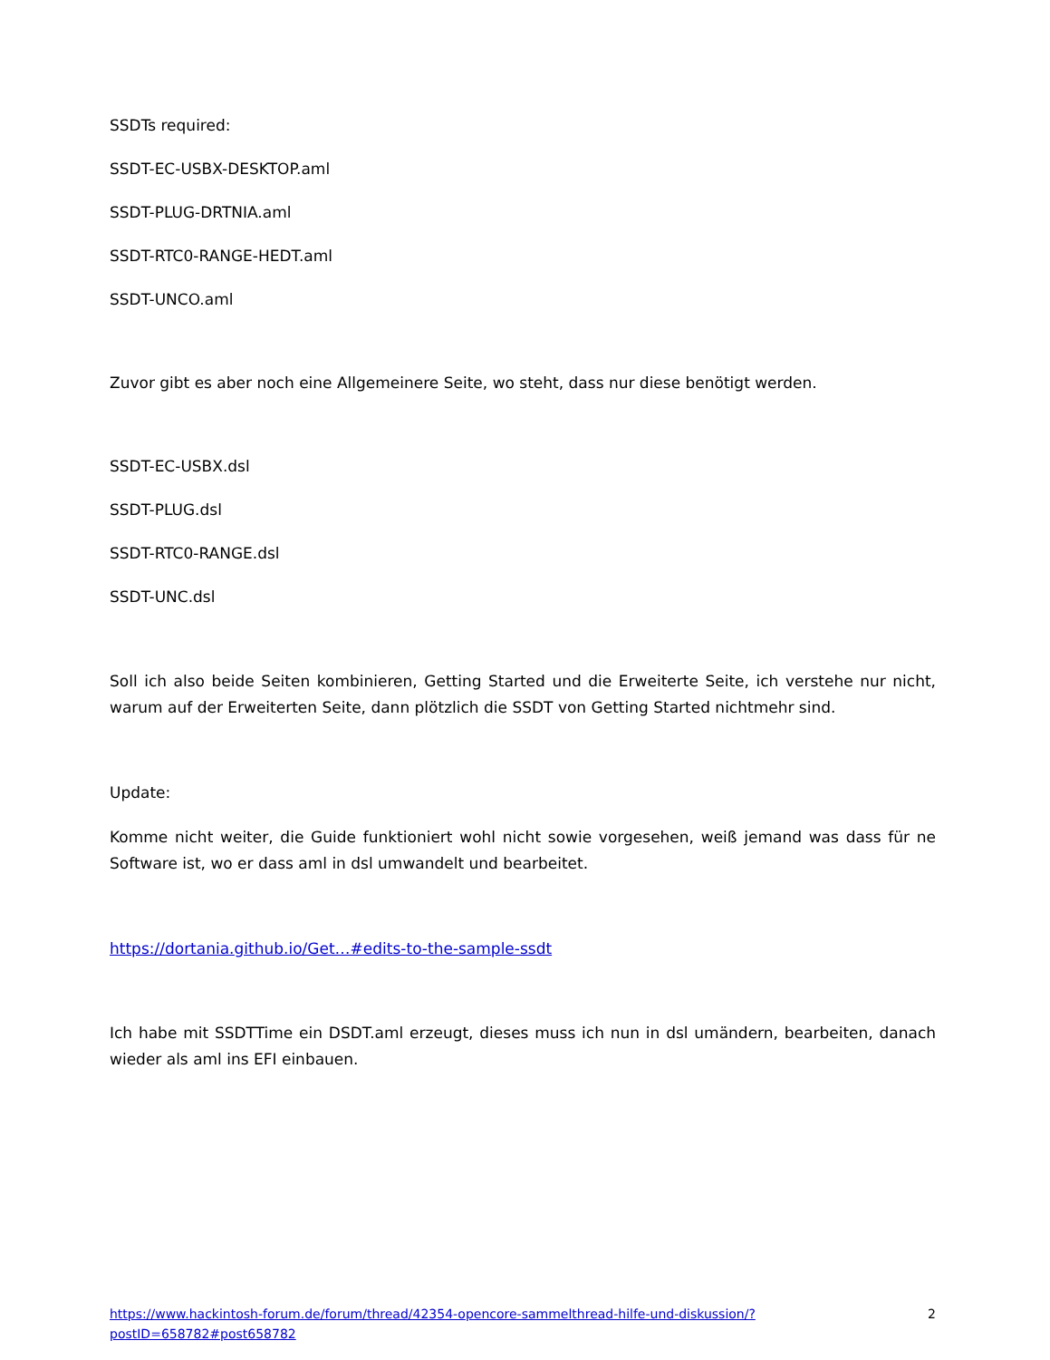SSDTs required:
SSDT-EC-USBX-DESKTOP.aml
SSDT-PLUG-DRTNIA.aml
SSDT-RTC0-RANGE-HEDT.aml
SSDT-UNCO.aml
Zuvor gibt es aber noch eine Allgemeinere Seite, wo steht, dass nur diese benötigt werden.
SSDT-EC-USBX.dsl
SSDT-PLUG.dsl
SSDT-RTC0-RANGE.dsl
SSDT-UNC.dsl
Soll ich also beide Seiten kombinieren, Getting Started und die Erweiterte Seite, ich verstehe nur nicht, warum auf der Erweiterten Seite, dann plötzlich die SSDT von Getting Started nichtmehr sind.
Update:
Komme nicht weiter, die Guide funktioniert wohl nicht sowie vorgesehen, weiß jemand was dass für ne Software ist, wo er dass aml in dsl umwandelt und bearbeitet.
https://dortania.github.io/Get…#edits-to-the-sample-ssdt
Ich habe mit SSDTTime ein DSDT.aml erzeugt, dieses muss ich nun in dsl umändern, bearbeiten, danach wieder als aml ins EFI einbauen.
https://www.hackintosh-forum.de/forum/thread/42354-opencore-sammelthread-hilfe-und-diskussion/?postID=658782#post658782
2